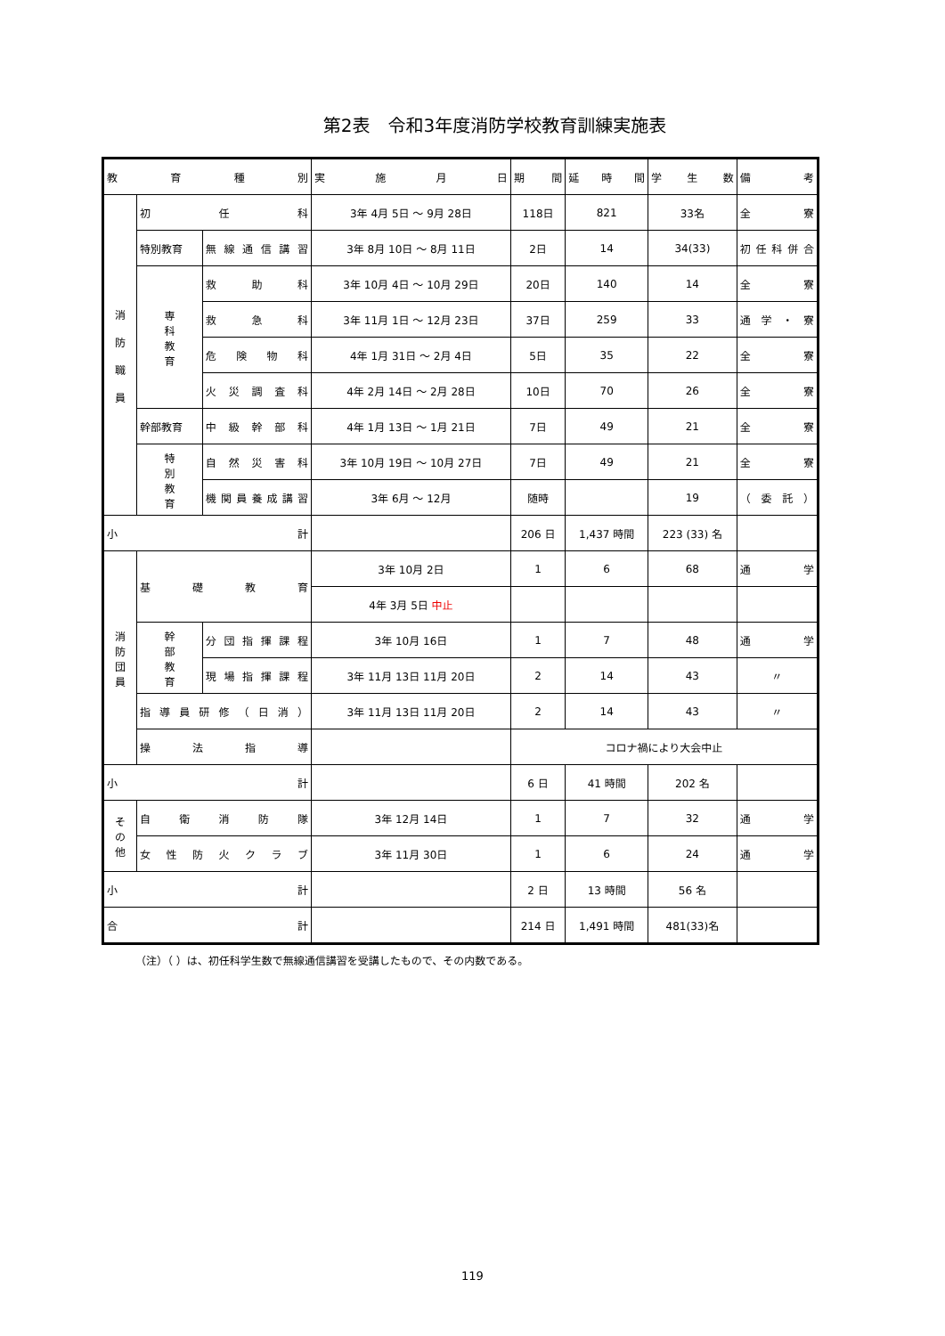第2表　令和3年度消防学校教育訓練実施表
| 教 育 種 別 | | | 実 施 月 日 | 期 間 | 延 時 間 | 学 生 数 | 備 考 |
| --- | --- | --- | --- | --- | --- | --- | --- |
| 消 防 職 員 | 初 任 科 | | 3年 4月 5日 ～ 9月 28日 | 118日 | 821 | 33名 | 全 寮 |
| | 特別教育 | 無線通信講習 | 3年 8月 10日 ～ 8月 11日 | 2日 | 14 | 34(33) | 初任科併合 |
| | 専 科 教 育 | 救 助 科 | 3年 10月 4日 ～ 10月 29日 | 20日 | 140 | 14 | 全 寮 |
| | | 救 急 科 | 3年 11月 1日 ～ 12月 23日 | 37日 | 259 | 33 | 通 学 ・ 寮 |
| | | 危 険 物 科 | 4年 1月 31日 ～ 2月 4日 | 5日 | 35 | 22 | 全 寮 |
| | | 火 災 調 査 科 | 4年 2月 14日 ～ 2月 28日 | 10日 | 70 | 26 | 全 寮 |
| | 幹部教育 | 中 級 幹 部 科 | 4年 1月 13日 ～ 1月 21日 | 7日 | 49 | 21 | 全 寮 |
| | 特 別 教 育 | 自 然 災 害 科 | 3年 10月 19日 ～ 10月 27日 | 7日 | 49 | 21 | 全 寮 |
| | | 機関員養成講習 | 3年 6月 ～ 12月 | 随時 | | 19 | （ 委 託 ） |
| 小 計 | | | | 206 日 | 1,437 時間 | 223 (33) 名 | |
| 消 防 団 員 | 基 礎 教 育 | | 3年 10月 2日 | 1 | 6 | 68 | 通 学 |
| | | | 4年 3月 5日 中止 | | | | |
| | 幹 部 教 育 | 分団指揮課程 | 3年 10月 16日 | 1 | 7 | 48 | 通 学 |
| | | 現場指揮課程 | 3年 11月 13日 11月 20日 | 2 | 14 | 43 | 〃 |
| | 指導員研修（日消） | | 3年 11月 13日 11月 20日 | 2 | 14 | 43 | 〃 |
| | 操 法 指 導 | | | コロナ禍により大会中止 | | | |
| 小 計 | | | | 6 日 | 41 時間 | 202 名 | |
| そ の 他 | 自 衛 消 防 隊 | | 3年 12月 14日 | 1 | 7 | 32 | 通 学 |
| | 女 性 防 火 ク ラ ブ | | 3年 11月 30日 | 1 | 6 | 24 | 通 学 |
| 小 計 | | | | 2 日 | 13 時間 | 56 名 | |
| 合 計 | | | | 214 日 | 1,491 時間 | 481(33)名 | |
（注）（ ）は、初任科学生数で無線通信講習を受講したもので、その内数である。
119